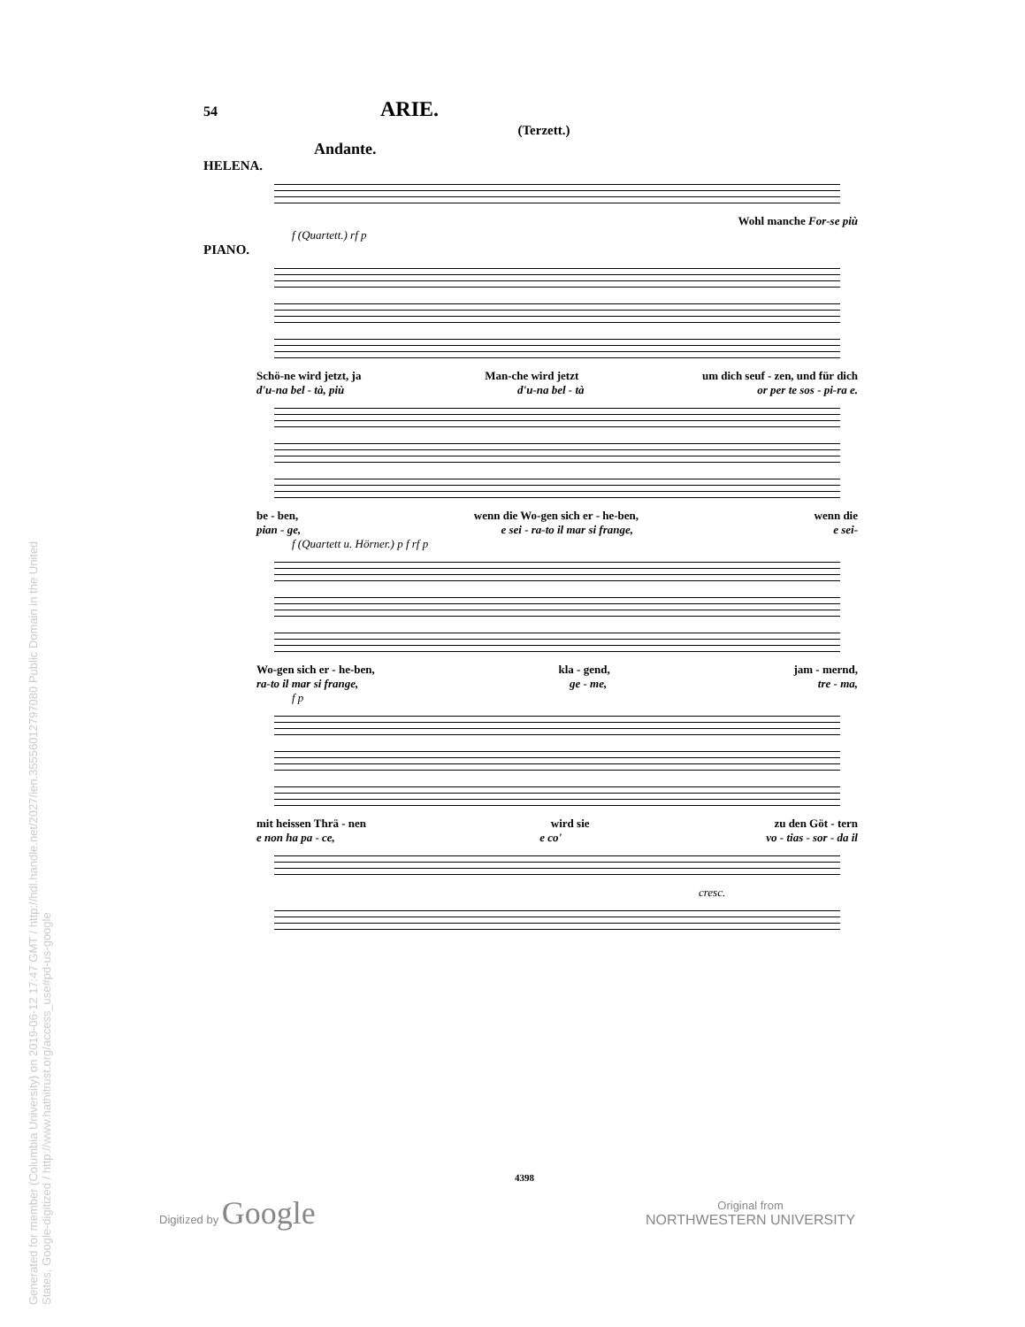Generated for member (Columbia University) on 2019-06-12 17:47 GMT / http://hdl.handle.net/2027/ien.35556012797080 Public Domain in the United States, Google-digitized / http://www.hathitrust.org/access_use#pd-us-google
54 ARIE.
(Terzett.)
Andante.
HELENA.
Wohl manche For-se più
f (Quartett.) rf p
PIANO.
Schö-ne wird jetzt, ja Man-che wird jetzt um dich seuf - zen, und für dich
d'u-na bel - tà, più d'u-na bel - tà or per te sos - pi-ra e.
be - ben, wenn die Wo-gen sich er - he-ben, wenn die
pian - ge, e sei - ra-to il mar si frange, e sei-
f (Quartett u. Hörner.) p f rf p
Wo-gen sich er - he-ben, kla - gend, jam - mernd,
ra-to il mar si frange, ge - me, tre - ma,
f p
mit heissen Thrä - nen wird sie zu den Göt - tern
e non ha pa - ce, e co' vo - tias - sor - da il
cresc.
4398
Digitized by Google
Original from
NORTHWESTERN UNIVERSITY